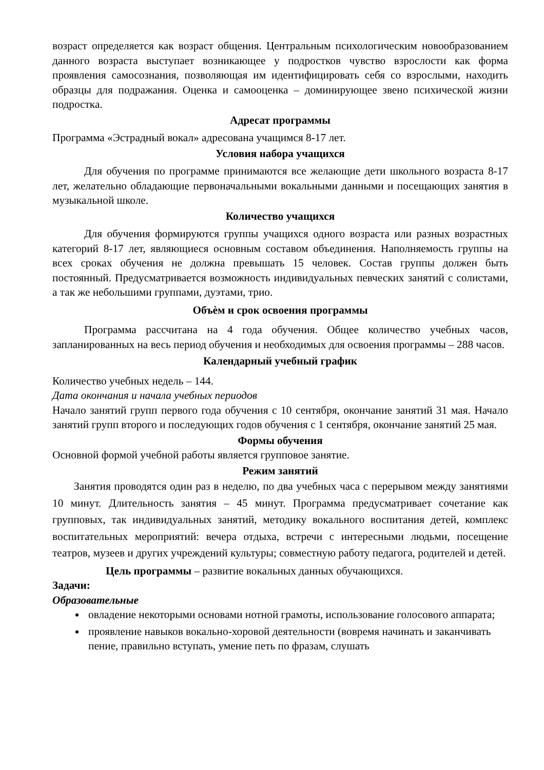возраст определяется как возраст общения. Центральным психологическим новообразованием данного возраста выступает возникающее у подростков чувство взрослости как форма проявления самосознания, позволяющая им идентифицировать себя со взрослыми, находить образцы для подражания. Оценка и самооценка – доминирующее звено психической жизни подростка.
Адресат программы
Программа «Эстрадный вокал» адресована учащимся 8-17 лет.
Условия набора учащихся
Для обучения по программе принимаются все желающие дети школьного возраста 8-17 лет, желательно обладающие первоначальными вокальными данными и посещающих занятия в музыкальной школе.
Количество учащихся
Для обучения формируются группы учащихся одного возраста или разных возрастных категорий 8-17 лет, являющиеся основным составом объединения. Наполняемость группы на всех сроках обучения не должна превышать 15 человек. Состав группы должен быть постоянный. Предусматривается возможность индивидуальных певческих занятий с солистами, а так же небольшими группами, дуэтами, трио.
Объѐм и срок освоения программы
Программа рассчитана на 4 года обучения. Общее количество учебных часов, запланированных на весь период обучения и необходимых для освоения программы – 288 часов.
Календарный учебный график
Количество учебных недель – 144.
Дата окончания и начала учебных периодов
Начало занятий групп первого года обучения с 10 сентября, окончание занятий 31 мая. Начало занятий групп второго и последующих годов обучения с 1 сентября, окончание занятий 25 мая.
Формы обучения
Основной формой учебной работы является групповое занятие.
Режим занятий
Занятия проводятся один раз в неделю, по два учебных часа с перерывом между занятиями 10 минут. Длительность занятия – 45 минут. Программа предусматривает сочетание как групповых, так индивидуальных занятий, методику вокального воспитания детей, комплекс воспитательных мероприятий: вечера отдыха, встречи с интересными людьми, посещение театров, музеев и других учреждений культуры; совместную работу педагога, родителей и детей.
Цель программы – развитие вокальных данных обучающихся.
Задачи:
Образовательные
овладение некоторыми основами нотной грамоты, использование голосового аппарата;
проявление навыков вокально-хоровой деятельности (вовремя начинать и заканчивать пение, правильно вступать, умение петь по фразам, слушать